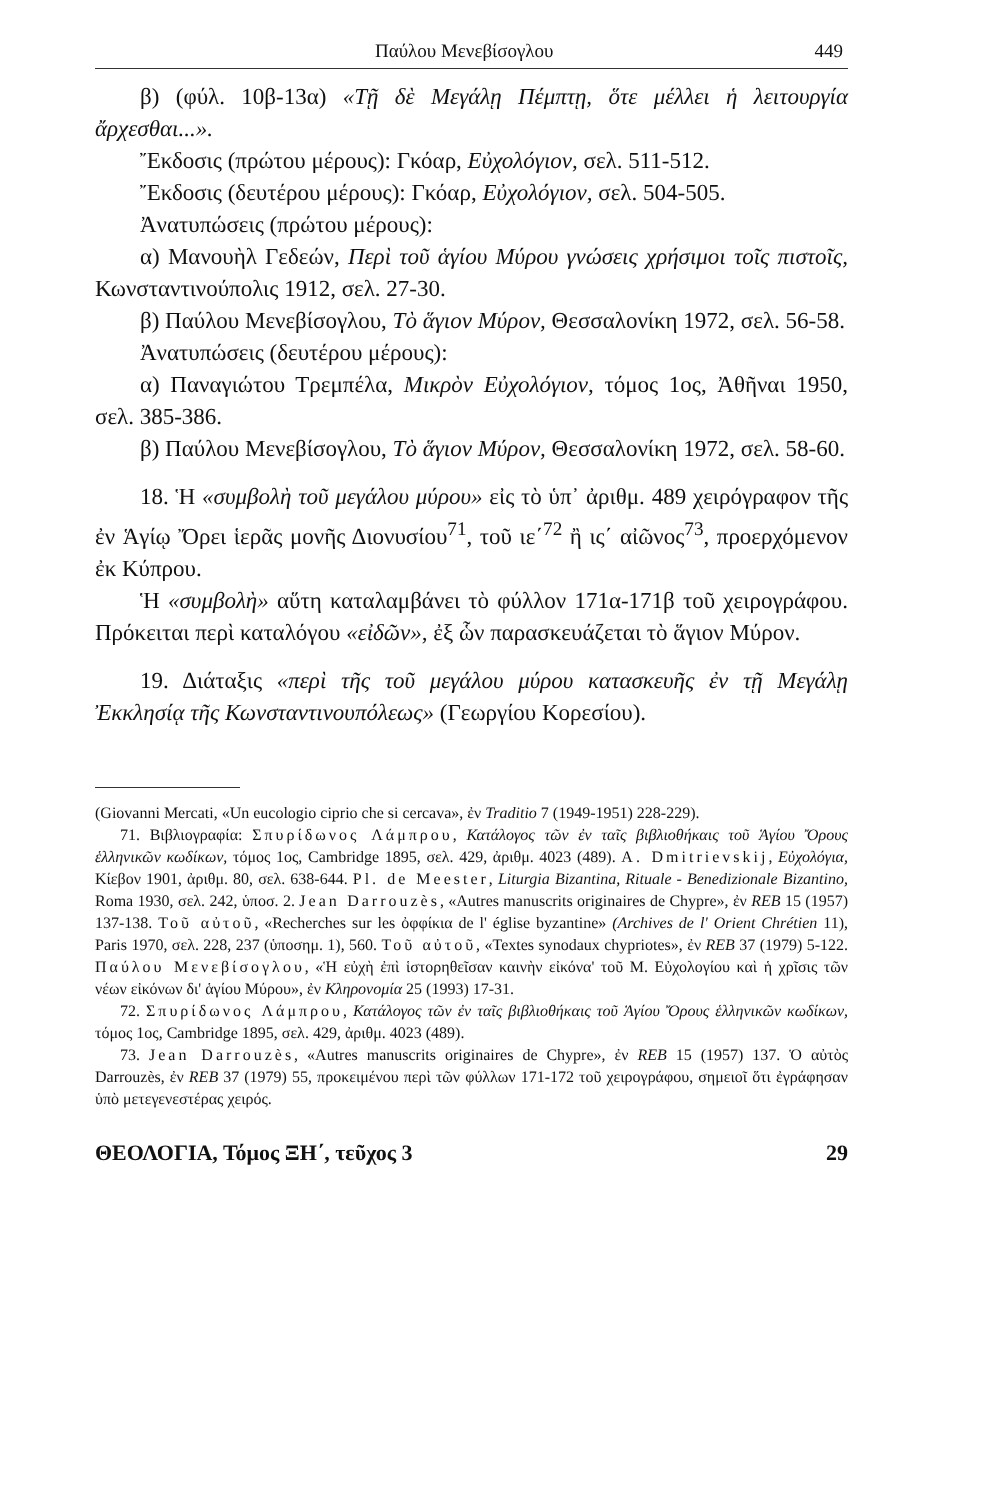Παύλου Μενεβίσογλου 449
β) (φύλ. 10β-13α) «Τῇ δὲ Μεγάλῃ Πέμπτῃ, ὅτε μέλλει ἡ λειτουργία ἄρχεσθαι...».
Ἔκδοσις (πρώτου μέρους): Γκόαρ, Εὐχολόγιον, σελ. 511-512.
Ἔκδοσις (δευτέρου μέρους): Γκόαρ, Εὐχολόγιον, σελ. 504-505.
Ἀνατυπώσεις (πρώτου μέρους):
α) Μανουὴλ Γεδεών, Περὶ τοῦ ἁγίου Μύρου γνώσεις χρήσιμοι τοῖς πιστοῖς, Κωνσταντινούπολις 1912, σελ. 27-30.
β) Παύλου Μενεβίσογλου, Τὸ ἅγιον Μύρον, Θεσσαλονίκη 1972, σελ. 56-58.
Ἀνατυπώσεις (δευτέρου μέρους):
α) Παναγιώτου Τρεμπέλα, Μικρὸν Εὐχολόγιον, τόμος 1ος, Ἀθῆναι 1950, σελ. 385-386.
β) Παύλου Μενεβίσογλου, Τὸ ἅγιον Μύρον, Θεσσαλονίκη 1972, σελ. 58-60.
18. Ἡ «συμβολὴ τοῦ μεγάλου μύρου» εἰς τὸ ὑπ᾽ ἀριθμ. 489 χειρόγραφον τῆς ἐν Ἁγίῳ Ὄρει ἱερᾶς μονῆς Διονυσίου<sup>71</sup>, τοῦ ιε΄<sup>72</sup> ἢ ις΄ αἰῶνος<sup>73</sup>, προερχόμενον ἐκ Κύπρου.
Ἡ «συμβολὴ» αὕτη καταλαμβάνει τὸ φύλλον 171α-171β τοῦ χειρογράφου. Πρόκειται περὶ καταλόγου «εἰδῶν», ἐξ ὧν παρασκευάζεται τὸ ἅγιον Μύρον.
19. Διάταξις «περὶ τῆς τοῦ μεγάλου μύρου κατασκευῆς ἐν τῇ Μεγάλῃ Ἐκκλησίᾳ τῆς Κωνσταντινουπόλεως» (Γεωργίου Κορεσίου).
(Giovanni Mercati, «Un eucologio ciprio che si cercava», ἐν Traditio 7 (1949-1951) 228-229).
71. Βιβλιογραφία: Σπυρίδωνος Λάμπρου, Κατάλογος τῶν ἐν ταῖς βιβλιοθήκαις τοῦ Ἁγίου Ὄρους ἑλληνικῶν κωδίκων, τόμος 1ος, Cambridge 1895, σελ. 429, ἀριθμ. 4023 (489). A. Dmitrievskij, Εὐχολόγια, Κίεβον 1901, ἀριθμ. 80, σελ. 638-644. Pl. de Meester, Liturgia Bizantina, Rituale - Benedizionale Bizantino, Roma 1930, σελ. 242, ὑποσ. 2. Jean Darrouzès, «Autres manuscrits originaires de Chypre», ἐν REB 15 (1957) 137-138. Τοῦ αὐτοῦ, «Recherches sur les ὀφφίκια de l' église byzantine» (Archives de l' Orient Chrétien 11), Paris 1970, σελ. 228, 237 (ὑποσημ. 1), 560. Τοῦ αὐτοῦ, «Textes synodaux chypriotes», ἐν REB 37 (1979) 5-122. Παύλου Μενεβίσογλου, «Ἡ εὐχὴ ἐπὶ ἱστορηθεῖσαν καινὴν εἰκόνα' τοῦ Μ. Εὐχολογίου καὶ ἡ χρῖσις τῶν νέων εἰκόνων δι' ἁγίου Μύρου», ἐν Κληρονομία 25 (1993) 17-31.
72. Σπυρίδωνος Λάμπρου, Κατάλογος τῶν ἐν ταῖς βιβλιοθήκαις τοῦ Ἁγίου Ὄρους ἑλληνικῶν κωδίκων, τόμος 1ος, Cambridge 1895, σελ. 429, ἀριθμ. 4023 (489).
73. Jean Darrouzès, «Autres manuscrits originaires de Chypre», ἐν REB 15 (1957) 137. Ὁ αὐτὸς Darrouzès, ἐν REB 37 (1979) 55, προκειμένου περὶ τῶν φύλλων 171-172 τοῦ χειρογράφου, σημειοῖ ὅτι ἐγράφησαν ὑπὸ μετεγενεστέρας χειρός.
ΘΕΟΛΟΓΙΑ, Τόμος ΞΗ΄, τεῦχος 3 29